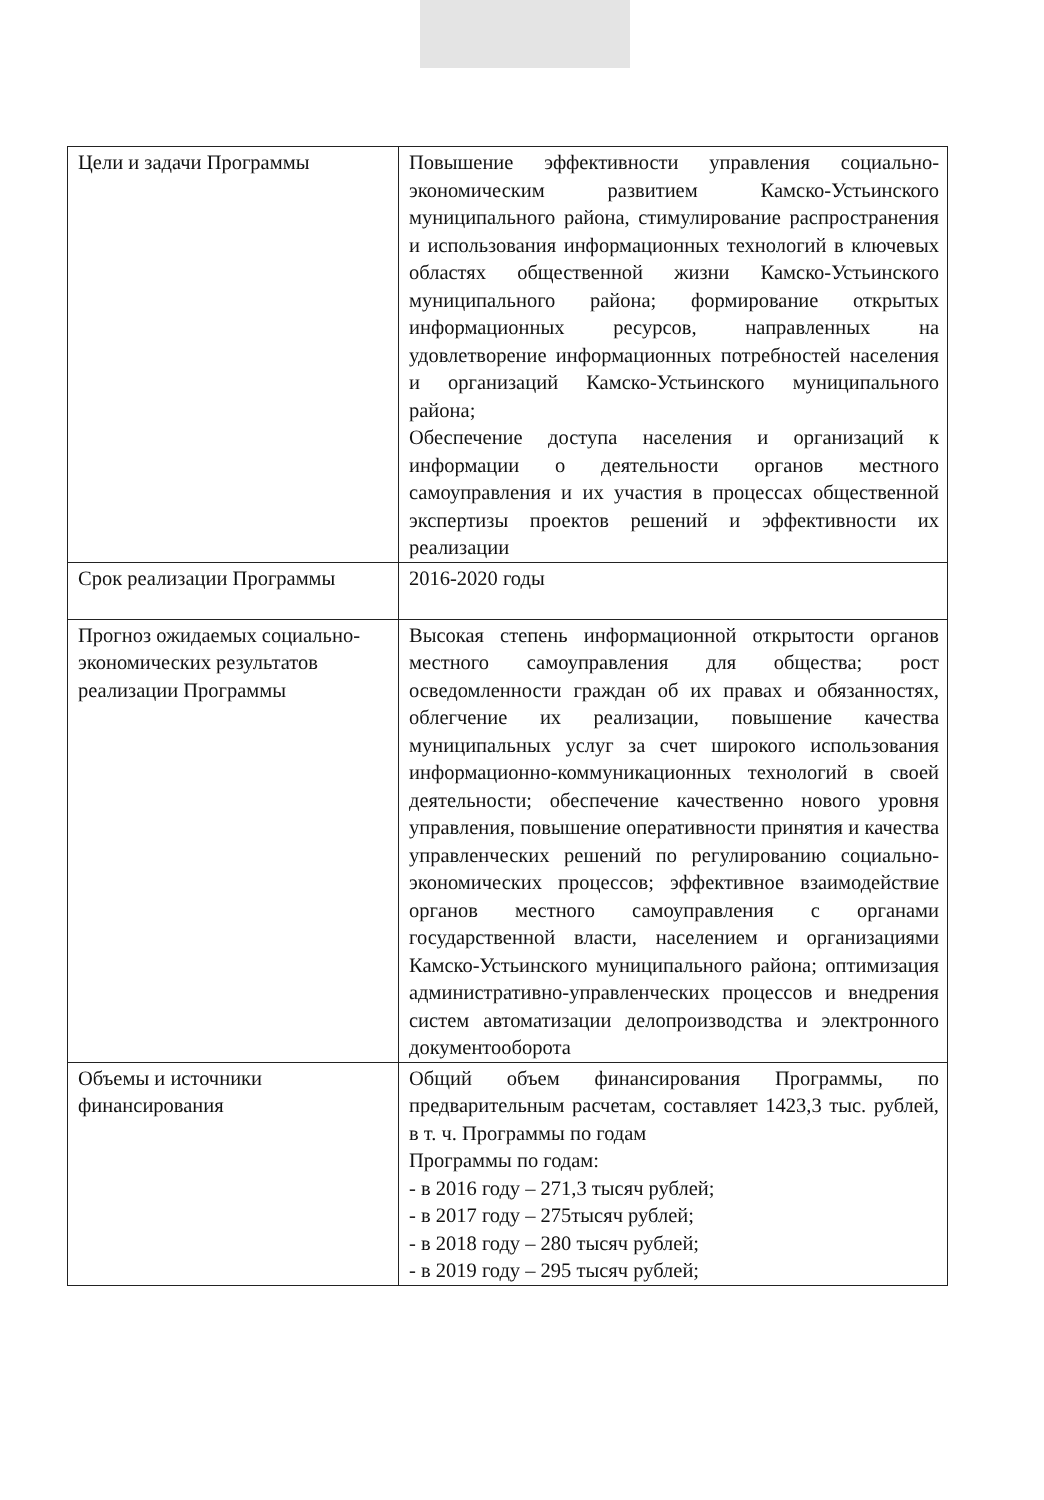| Цели и задачи Программы | Повышение эффективности управления социально-экономическим развитием Камско-Устьинского муниципального района, стимулирование распространения и использования информационных технологий в ключевых областях общественной жизни Камско-Устьинского муниципального района; формирование открытых информационных ресурсов, направленных на удовлетворение информационных потребностей населения и организаций Камско-Устьинского муниципального района; Обеспечение доступа населения и организаций к информации о деятельности органов местного самоуправления и их участия в процессах общественной экспертизы проектов решений и эффективности их реализации |
| Срок реализации Программы | 2016-2020 годы |
| Прогноз ожидаемых социально-экономических результатов реализации Программы | Высокая степень информационной открытости органов местного самоуправления для общества; рост осведомленности граждан об их правах и обязанностях, облегчение их реализации, повышение качества муниципальных услуг за счет широкого использования информационно-коммуникационных технологий в своей деятельности; обеспечение качественно нового уровня управления, повышение оперативности принятия и качества управленческих решений по регулированию социально-экономических процессов; эффективное взаимодействие органов местного самоуправления с органами государственной власти, населением и организациями Камско-Устьинского муниципального района; оптимизация административно-управленческих процессов и внедрения систем автоматизации делопроизводства и электронного документооборота |
| Объемы и источники финансирования | Общий объем финансирования Программы, по предварительным расчетам, составляет 1423,3 тыс. рублей, в т. ч. Программы по годам Программы по годам: - в 2016 году – 271,3 тысяч рублей; - в 2017 году – 275тысяч рублей; - в 2018 году – 280 тысяч рублей; - в 2019 году – 295 тысяч рублей; |